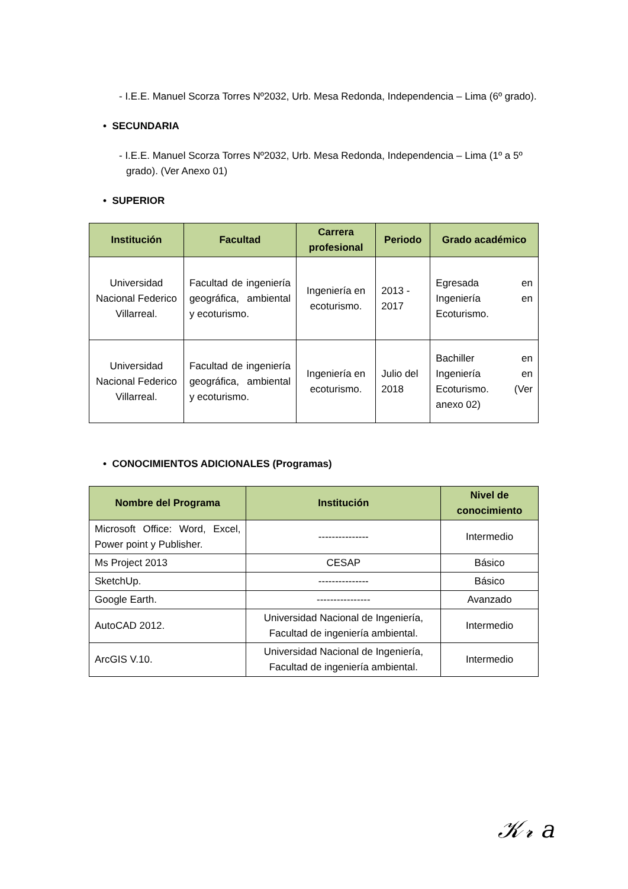- I.E.E. Manuel Scorza Torres Nº2032, Urb. Mesa Redonda, Independencia – Lima (6º grado).
• SECUNDARIA
- I.E.E. Manuel Scorza Torres Nº2032, Urb. Mesa Redonda, Independencia – Lima (1º a 5º grado). (Ver Anexo 01)
• SUPERIOR
| Institución | Facultad | Carrera profesional | Periodo | Grado académico |
| --- | --- | --- | --- | --- |
| Universidad Nacional Federico Villarreal. | Facultad de ingeniería geográfica, ambiental y ecoturismo. | Ingeniería en ecoturismo. | 2013 - 2017 | Egresada en Ingeniería en Ecoturismo. |
| Universidad Nacional Federico Villarreal. | Facultad de ingeniería geográfica, ambiental y ecoturismo. | Ingeniería en ecoturismo. | Julio del 2018 | Bachiller en Ingeniería en Ecoturismo. (Ver anexo 02) |
• CONOCIMIENTOS ADICIONALES (Programas)
| Nombre del Programa | Institución | Nivel de conocimiento |
| --- | --- | --- |
| Microsoft Office: Word, Excel, Power point y Publisher. | --------------- | Intermedio |
| Ms Project 2013 | CESAP | Básico |
| SketchUp. | --------------- | Básico |
| Google Earth. | ---------------- | Avanzado |
| AutoCAD 2012. | Universidad Nacional de Ingeniería, Facultad de ingeniería ambiental. | Intermedio |
| ArcGIS V.10. | Universidad Nacional de Ingeniería, Facultad de ingeniería ambiental. | Intermedio |
𝒦𝓇 a